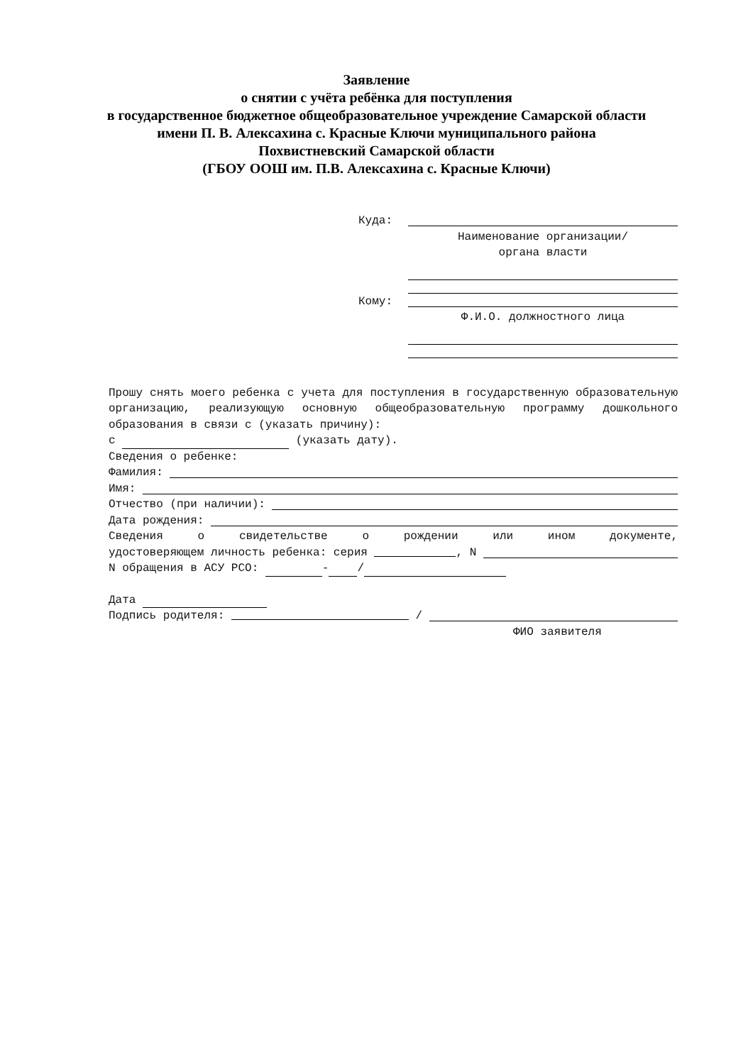Заявление
о снятии с учёта ребёнка для поступления
в государственное бюджетное общеобразовательное учреждение Самарской области
имени П. В. Алексахина с. Красные Ключи муниципального района
Похвистневский Самарской области
(ГБОУ ООШ им. П.В. Алексахина с. Красные Ключи)
Куда:
Наименование организации/
органа власти
Кому:
Ф.И.О. должностного лица
Прошу снять моего ребенка с учета для поступления в государственную образовательную организацию, реализующую основную общеобразовательную программу дошкольного образования в связи с (указать причину):
с (указать дату).
Сведения о ребенке:
Фамилия:
Имя:
Отчество (при наличии):
Дата рождения:
Сведения о свидетельстве о рождении или ином документе,
удостоверяющем личность ребенка: серия , N
N обращения в АСУ РСО: - /
Дата
Подпись родителя: /
ФИО заявителя